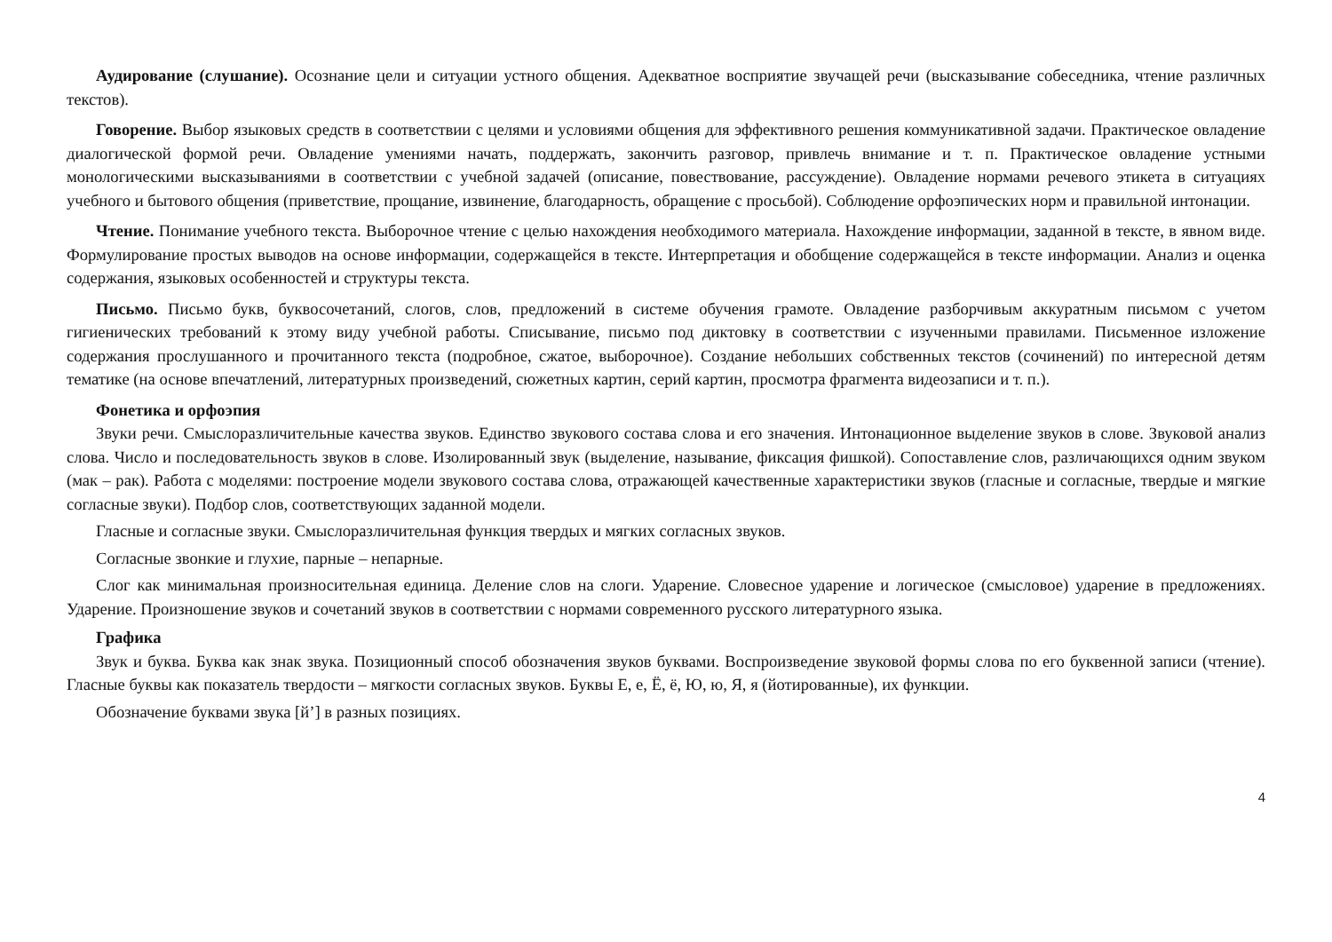Аудирование (слушание). Осознание цели и ситуации устного общения. Адекватное восприятие звучащей речи (высказывание собеседника, чтение различных текстов).
Говорение. Выбор языковых средств в соответствии с целями и условиями общения для эффективного решения коммуникативной задачи. Практическое овладение диалогической формой речи. Овладение умениями начать, поддержать, закончить разговор, привлечь внимание и т. п. Практическое овладение устными монологическими высказываниями в соответствии с учебной задачей (описание, повествование, рассуждение). Овладение нормами речевого этикета в ситуациях учебного и бытового общения (приветствие, прощание, извинение, благодарность, обращение с просьбой). Соблюдение орфоэпических норм и правильной интонации.
Чтение. Понимание учебного текста. Выборочное чтение с целью нахождения необходимого материала. Нахождение информации, заданной в тексте, в явном виде. Формулирование простых выводов на основе информации, содержащейся в тексте. Интерпретация и обобщение содержащейся в тексте информации. Анализ и оценка содержания, языковых особенностей и структуры текста.
Письмо. Письмо букв, буквосочетаний, слогов, слов, предложений в системе обучения грамоте. Овладение разборчивым аккуратным письмом с учетом гигиенических требований к этому виду учебной работы. Списывание, письмо под диктовку в соответствии с изученными правилами. Письменное изложение содержания прослушанного и прочитанного текста (подробное, сжатое, выборочное). Создание небольших собственных текстов (сочинений) по интересной детям тематике (на основе впечатлений, литературных произведений, сюжетных картин, серий картин, просмотра фрагмента видеозаписи и т. п.).
Фонетика и орфоэпия
Звуки речи. Смыслоразличительные качества звуков. Единство звукового состава слова и его значения. Интонационное выделение звуков в слове. Звуковой анализ слова. Число и последовательность звуков в слове. Изолированный звук (выделение, называние, фиксация фишкой). Сопоставление слов, различающихся одним звуком (мак – рак). Работа с моделями: построение модели звукового состава слова, отражающей качественные характеристики звуков (гласные и согласные, твердые и мягкие согласные звуки). Подбор слов, соответствующих заданной модели.
Гласные и согласные звуки. Смыслоразличительная функция твердых и мягких согласных звуков.
Согласные звонкие и глухие, парные – непарные.
Слог как минимальная произносительная единица. Деление слов на слоги. Ударение. Словесное ударение и логическое (смысловое) ударение в предложениях. Ударение. Произношение звуков и сочетаний звуков в соответствии с нормами современного русского литературного языка.
Графика
Звук и буква. Буква как знак звука. Позиционный способ обозначения звуков буквами. Воспроизведение звуковой формы слова по его буквенной записи (чтение). Гласные буквы как показатель твердости – мягкости согласных звуков. Буквы Е, е, Ё, ё, Ю, ю, Я, я (йотированные), их функции.
Обозначение буквами звука [й’] в разных позициях.
4